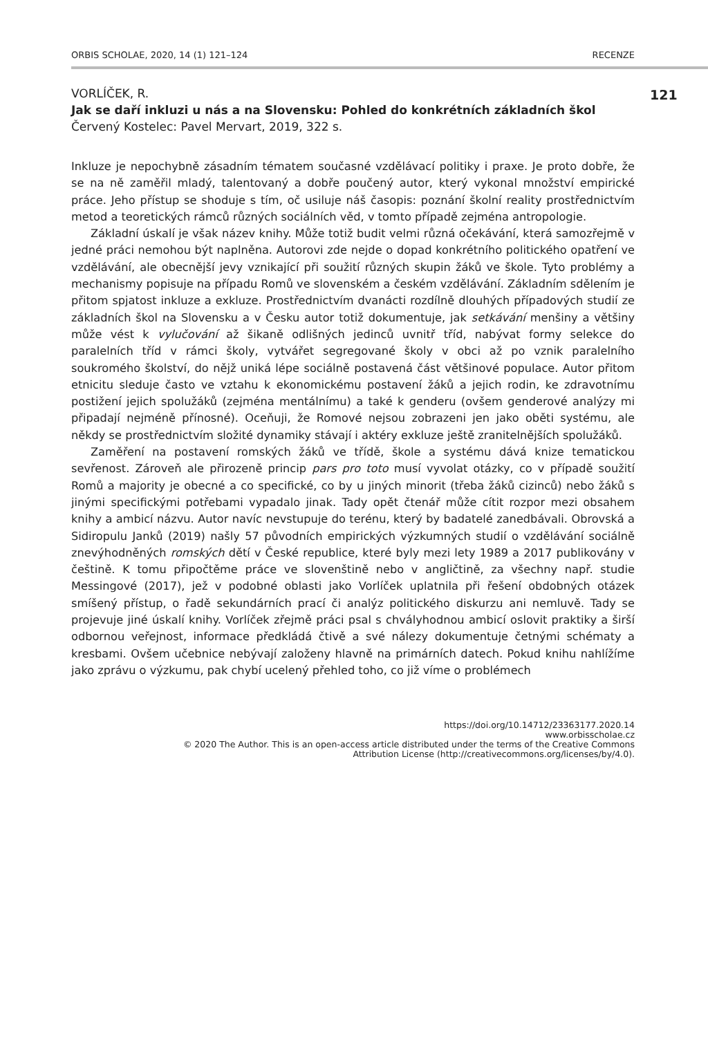ORBIS SCHOLAE, 2020, 14 (1) 121–124 RECENZE
121
VORLÍČEK, R.
Jak se daří inkluzi u nás a na Slovensku: Pohled do konkrétních základních škol
Červený Kostelec: Pavel Mervart, 2019, 322 s.
Inkluze je nepochybně zásadním tématem současné vzdělávací politiky i praxe. Je proto dobře, že se na ně zaměřil mladý, talentovaný a dobře poučený autor, který vykonal množství empirické práce. Jeho přístup se shoduje s tím, oč usiluje náš časopis: poznání školní reality prostřednictvím metod a teoretických rámců různých sociálních věd, v tomto případě zejména antropologie.
Základní úskalí je však název knihy. Může totiž budit velmi různá očekávání, která samozřejmě v jedné práci nemohou být naplněna. Autorovi zde nejde o dopad konkrétního politického opatření ve vzdělávání, ale obecnější jevy vznikající při soužití různých skupin žáků ve škole. Tyto problémy a mechanismy popisuje na případu Romů ve slovenském a českém vzdělávání. Základním sdělením je přitom spjatost inkluze a exkluze. Prostřednictvím dvanácti rozdílně dlouhých případových studií ze základních škol na Slovensku a v Česku autor totiž dokumentuje, jak setkávání menšiny a většiny může vést k vylučování až šikaně odlišných jedinců uvnitř tříd, nabývat formy selekce do paralelních tříd v rámci školy, vytvářet segregované školy v obci až po vznik paralelního soukromého školství, do nějž uniká lépe sociálně postavená část většinové populace. Autor přitom etnicitu sleduje často ve vztahu k ekonomickému postavení žáků a jejich rodin, ke zdravotnímu postižení jejich spolužáků (zejména mentálnímu) a také k genderu (ovšem genderové analýzy mi připadají nejméně přínosné). Oceňuji, že Romové nejsou zobrazeni jen jako oběti systému, ale někdy se prostřednictvím složité dynamiky stávají i aktéry exkluze ještě zranitelnějších spolužáků.
Zaměření na postavení romských žáků ve třídě, škole a systému dává knize tematickou sevřenost. Zároveň ale přirozeně princip pars pro toto musí vyvolat otázky, co v případě soužití Romů a majority je obecné a co specifické, co by u jiných minorit (třeba žáků cizinců) nebo žáků s jinými specifickými potřebami vypadalo jinak. Tady opět čtenář může cítit rozpor mezi obsahem knihy a ambicí názvu. Autor navíc nevstupuje do terénu, který by badatelé zanedbávali. Obrovská a Sidiropulu Janků (2019) našly 57 původních empirických výzkumných studií o vzdělávání sociálně znevýhodněných romských dětí v České republice, které byly mezi lety 1989 a 2017 publikovány v češtině. K tomu připočtěme práce ve slovenštině nebo v angličtině, za všechny např. studie Messingové (2017), jež v podobné oblasti jako Vorlíček uplatnila při řešení obdobných otázek smíšený přístup, o řadě sekundárních prací či analýz politického diskurzu ani nemluvě. Tady se projevuje jiné úskalí knihy. Vorlíček zřejmě práci psal s chvályhodnou ambicí oslovit praktiky a širší odbornou veřejnost, informace předkládá čtivě a své nálezy dokumentuje četnými schématy a kresbami. Ovšem učebnice nebývají založeny hlavně na primárních datech. Pokud knihu nahlížíme jako zprávu o výzkumu, pak chybí ucelený přehled toho, co již víme o problémech
https://doi.org/10.14712/23363177.2020.14
www.orbisscholae.cz
© 2020 The Author. This is an open-access article distributed under the terms of the Creative Commons
Attribution License (http://creativecommons.org/licenses/by/4.0).